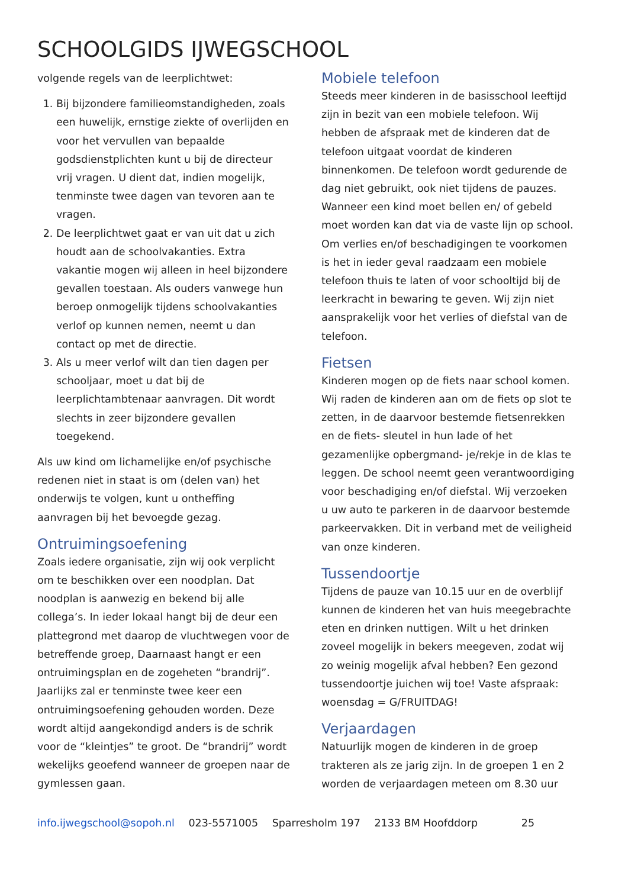SCHOOLGIDS IJWEGSCHOOL
volgende regels van de leerplichtwet:
1. Bij bijzondere familieomstandigheden, zoals een huwelijk, ernstige ziekte of overlijden en voor het vervullen van bepaalde godsdienstplichten kunt u bij de directeur vrij vragen. U dient dat, indien mogelijk, tenminste twee dagen van tevoren aan te vragen.
2. De leerplichtwet gaat er van uit dat u zich houdt aan de schoolvakanties. Extra vakantie mogen wij alleen in heel bijzondere gevallen toestaan. Als ouders vanwege hun beroep onmogelijk tijdens schoolvakanties verlof op kunnen nemen, neemt u dan contact op met de directie.
3. Als u meer verlof wilt dan tien dagen per schooljaar, moet u dat bij de leerplichtambtenaar aanvragen. Dit wordt slechts in zeer bijzondere gevallen toegekend.
Als uw kind om lichamelijke en/of psychische redenen niet in staat is om (delen van) het onderwijs te volgen, kunt u ontheffing aanvragen bij het bevoegde gezag.
Ontruimingsoefening
Zoals iedere organisatie, zijn wij ook verplicht om te beschikken over een noodplan. Dat noodplan is aanwezig en bekend bij alle collega’s. In ieder lokaal hangt bij de deur een plattegrond met daarop de vluchtwegen voor de betreffende groep, Daarnaast hangt er een ontruimingsplan en de zogeheten “brandrij”. Jaarlijks zal er tenminste twee keer een ontruimingsoefening gehouden worden. Deze wordt altijd aangekondigd anders is de schrik voor de “kleintjes” te groot. De “brandrij” wordt wekelijks geoefend wanneer de groepen naar de gymlessen gaan.
Mobiele telefoon
Steeds meer kinderen in de basisschool leeftijd zijn in bezit van een mobiele telefoon. Wij hebben de afspraak met de kinderen dat de telefoon uitgaat voordat de kinderen binnenkomen. De telefoon wordt gedurende de dag niet gebruikt, ook niet tijdens de pauzes. Wanneer een kind moet bellen en/ of gebeld moet worden kan dat via de vaste lijn op school. Om verlies en/of beschadigingen te voorkomen is het in ieder geval raadzaam een mobiele telefoon thuis te laten of voor schooltijd bij de leerkracht in bewaring te geven. Wij zijn niet aansprakelijk voor het verlies of diefstal van de telefoon.
Fietsen
Kinderen mogen op de fiets naar school komen. Wij raden de kinderen aan om de fiets op slot te zetten, in de daarvoor bestemde fietsenrekken en de fiets- sleutel in hun lade of het gezamenlijke opbergmand- je/rekje in de klas te leggen. De school neemt geen verantwoordiging voor beschadiging en/of diefstal. Wij verzoeken u uw auto te parkeren in de daarvoor bestemde parkeervakken. Dit in verband met de veiligheid van onze kinderen.
Tussendoortje
Tijdens de pauze van 10.15 uur en de overblijf kunnen de kinderen het van huis meegebrachte eten en drinken nuttigen. Wilt u het drinken zoveel mogelijk in bekers meegeven, zodat wij zo weinig mogelijk afval hebben? Een gezond tussendoortje juichen wij toe! Vaste afspraak: woensdag = G/FRUITDAG!
Verjaardagen
Natuurlijk mogen de kinderen in de groep trakteren als ze jarig zijn. In de groepen 1 en 2 worden de verjaardagen meteen om 8.30 uur
info.ijwegschool@sopoh.nl 023-5571005 Sparresholm 197 2133 BM Hoofddorp 25